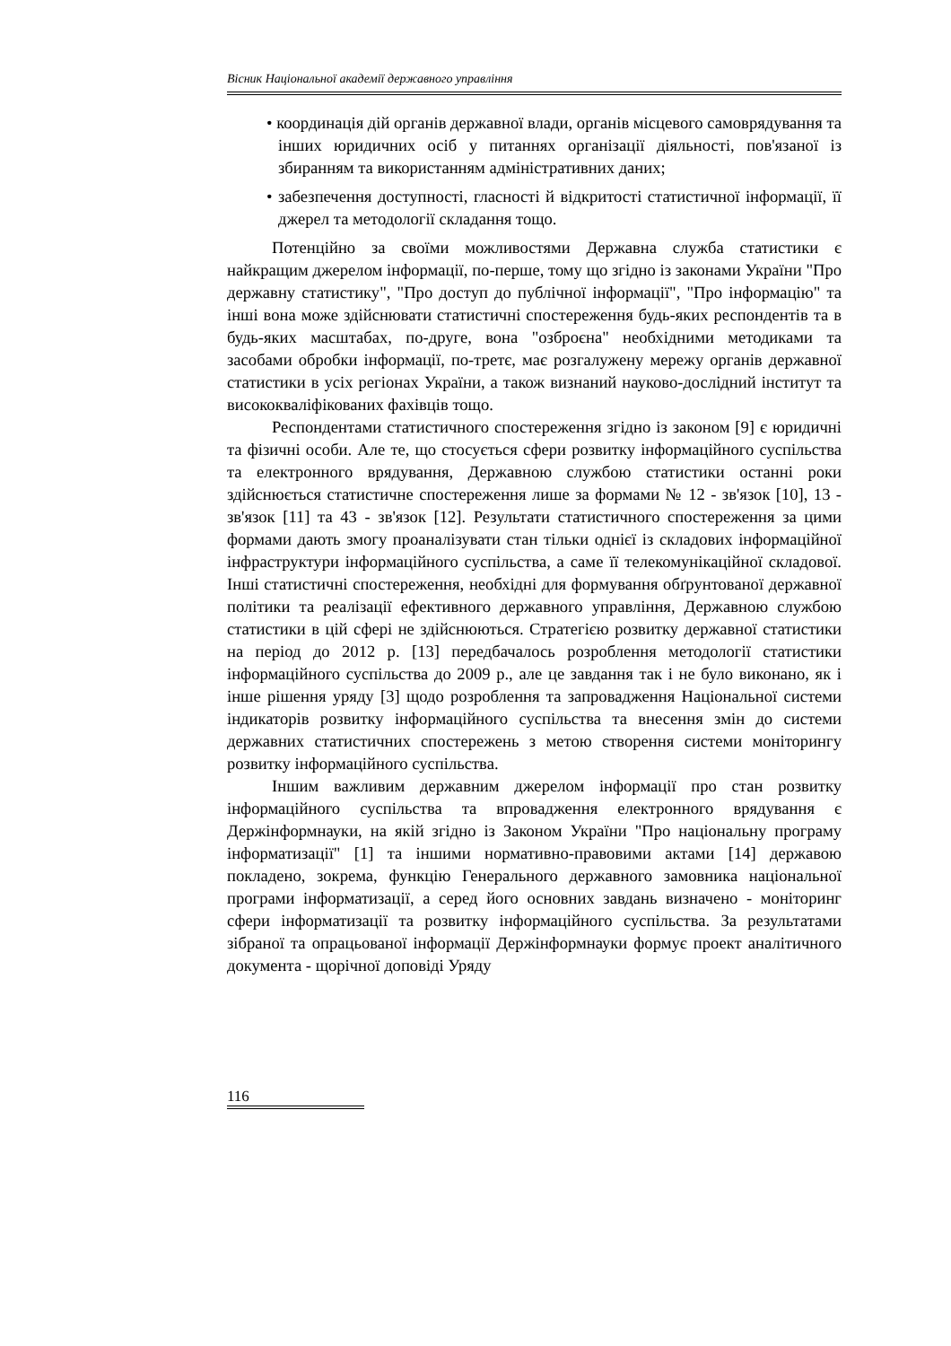Вісник Національної академії державного управління
• координація дій органів державної влади, органів місцевого самоврядування та інших юридичних осіб у питаннях організації діяльності, пов'язаної із збиранням та використанням адміністративних даних;
• забезпечення доступності, гласності й відкритості статистичної інформації, її джерел та методології складання тощо.
Потенційно за своїми можливостями Державна служба статистики є найкращим джерелом інформації, по-перше, тому що згідно із законами України "Про державну статистику", "Про доступ до публічної інформації", "Про інформацію" та інші вона може здійснювати статистичні спостереження будь-яких респондентів та в будь-яких масштабах, по-друге, вона "озброєна" необхідними методиками та засобами обробки інформації, по-третє, має розгалужену мережу органів державної статистики в усіх регіонах України, а також визнаний науково-дослідний інститут та висококваліфікованих фахівців тощо.
Респондентами статистичного спостереження згідно із законом [9] є юридичні та фізичні особи. Але те, що стосується сфери розвитку інформаційного суспільства та електронного врядування, Державною службою статистики останні роки здійснюється статистичне спостереження лише за формами № 12 - зв'язок [10], 13 - зв'язок [11] та 43 - зв'язок [12]. Результати статистичного спостереження за цими формами дають змогу проаналізувати стан тільки однієї із складових інформаційної інфраструктури інформаційного суспільства, а саме її телекомунікаційної складової. Інші статистичні спостереження, необхідні для формування обґрунтованої державної політики та реалізації ефективного державного управління, Державною службою статистики в цій сфері не здійснюються. Стратегією розвитку державної статистики на період до 2012 р. [13] передбачалось розроблення методології статистики інформаційного суспільства до 2009 р., але це завдання так і не було виконано, як і інше рішення уряду [3] щодо розроблення та запровадження Національної системи індикаторів розвитку інформаційного суспільства та внесення змін до системи державних статистичних спостережень з метою створення системи моніторингу розвитку інформаційного суспільства.
Іншим важливим державним джерелом інформації про стан розвитку інформаційного суспільства та впровадження електронного врядування є Держінформнауки, на якій згідно із Законом України "Про національну програму інформатизації" [1] та іншими нормативно-правовими актами [14] державою покладено, зокрема, функцію Генерального державного замовника національної програми інформатизації, а серед його основних завдань визначено - моніторинг сфери інформатизації та розвитку інформаційного суспільства. За результатами зібраної та опрацьованої інформації Держінформнауки формує проект аналітичного документа - щорічної доповіді Уряду
116